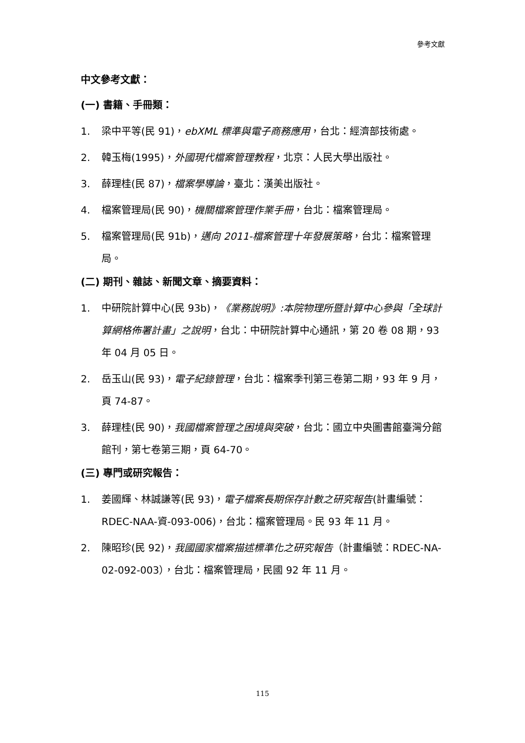參考文獻
中文參考文獻：
(一) 書籍、手冊類：
1. 梁中平等(民 91)，ebXML 標準與電子商務應用，台北：經濟部技術處。
2. 韓玉梅(1995)，外國現代檔案管理教程，北京：人民大學出版社。
3. 薛理桂(民 87)，檔案學導論，臺北：漢美出版社。
4. 檔案管理局(民 90)，機關檔案管理作業手冊，台北：檔案管理局。
5. 檔案管理局(民 91b)，邁向 2011-檔案管理十年發展策略，台北：檔案管理局。
(二) 期刊、雜誌、新聞文章、摘要資料：
1. 中研院計算中心(民 93b)，《業務說明》:本院物理所暨計算中心參與「全球計算網格佈署計畫」之說明，台北：中研院計算中心通訊，第 20 卷 08 期，93 年 04 月 05 日。
2. 岳玉山(民 93)，電子紀錄管理，台北：檔案季刊第三卷第二期，93 年 9 月，頁 74-87。
3. 薛理桂(民 90)，我國檔案管理之困境與突破，台北：國立中央圖書館臺灣分館館刊，第七卷第三期，頁 64-70。
(三) 專門或研究報告：
1. 姜國輝、林誠謙等(民 93)，電子檔案長期保存計數之研究報告(計畫編號：RDEC-NAA-資-093-006)，台北：檔案管理局。民 93 年 11 月。
2. 陳昭珍(民 92)，我國國家檔案描述標準化之研究報告（計畫編號：RDEC-NA-02-092-003），台北：檔案管理局，民國 92 年 11 月。
115